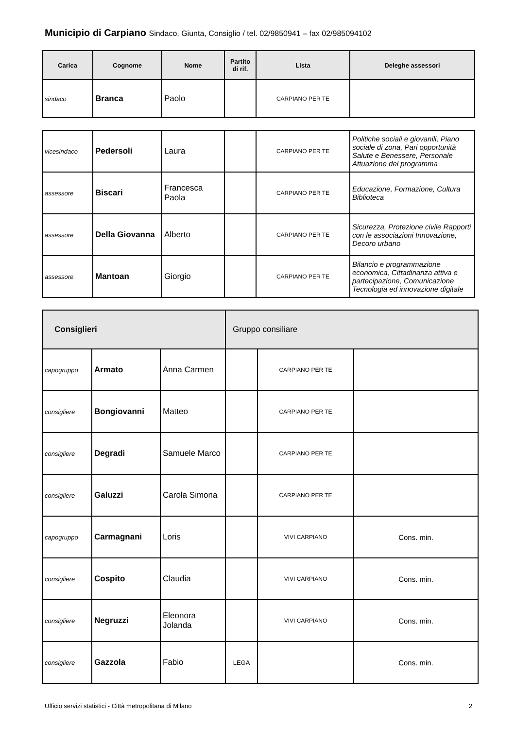Municipio di Carpiano Sindaco, Giunta, Consiglio / tel. 02/9850941 – fax 02/985094102
| Carica | Cognome | Nome | Partito di rif. | Lista | Deleghe assessori |
| --- | --- | --- | --- | --- | --- |
| sindaco | Branca | Paolo | | CARPIANO PER TE | |
| vicesindaco | Pedersoli | Laura | | CARPIANO PER TE | Politiche sociali e giovanili, Piano sociale di zona, Pari opportunità Salute e Benessere, Personale Attuazione del programma |
| assessore | Biscari | Francesca Paola | | CARPIANO PER TE | Educazione, Formazione, Cultura Biblioteca |
| assessore | Della Giovanna | Alberto | | CARPIANO PER TE | Sicurezza, Protezione civile Rapporti con le associazioni Innovazione, Decoro urbano |
| assessore | Mantoan | Giorgio | | CARPIANO PER TE | Bilancio e programmazione economica, Cittadinanza attiva e partecipazione, Comunicazione Tecnologia ed innovazione digitale |
| Consiglieri | | | Gruppo consiliare | | |
| --- | --- | --- | --- | --- | --- |
| capogruppo | Armato | Anna Carmen | | CARPIANO PER TE | |
| consigliere | Bongiovanni | Matteo | | CARPIANO PER TE | |
| consigliere | Degradi | Samuele Marco | | CARPIANO PER TE | |
| consigliere | Galuzzi | Carola Simona | | CARPIANO PER TE | |
| capogruppo | Carmagnani | Loris | | VIVI CARPIANO | Cons. min. |
| consigliere | Cospito | Claudia | | VIVI CARPIANO | Cons. min. |
| consigliere | Negruzzi | Eleonora Jolanda | | VIVI CARPIANO | Cons. min. |
| consigliere | Gazzola | Fabio | LEGA | | Cons. min. |
Ufficio servizi statistici - Città metropolitana di Milano 2